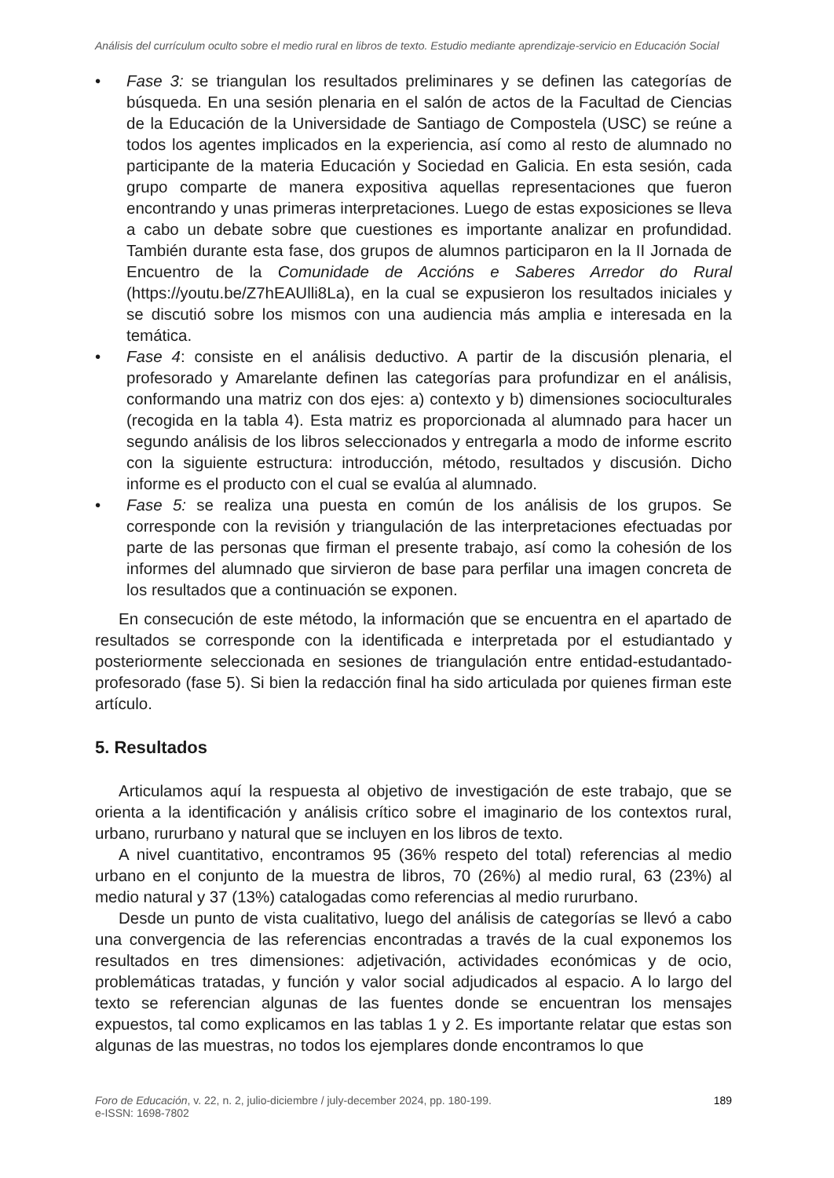Análisis del currículum oculto sobre el medio rural en libros de texto. Estudio mediante aprendizaje-servicio en Educación Social
• Fase 3: se triangulan los resultados preliminares y se definen las categorías de búsqueda. En una sesión plenaria en el salón de actos de la Facultad de Ciencias de la Educación de la Universidade de Santiago de Compostela (USC) se reúne a todos los agentes implicados en la experiencia, así como al resto de alumnado no participante de la materia Educación y Sociedad en Galicia. En esta sesión, cada grupo comparte de manera expositiva aquellas representaciones que fueron encontrando y unas primeras interpretaciones. Luego de estas exposiciones se lleva a cabo un debate sobre que cuestiones es importante analizar en profundidad. También durante esta fase, dos grupos de alumnos participaron en la II Jornada de Encuentro de la Comunidade de Accións e Saberes Arredor do Rural (https://youtu.be/Z7hEAUlli8La), en la cual se expusieron los resultados iniciales y se discutió sobre los mismos con una audiencia más amplia e interesada en la temática.
• Fase 4: consiste en el análisis deductivo. A partir de la discusión plenaria, el profesorado y Amarelante definen las categorías para profundizar en el análisis, conformando una matriz con dos ejes: a) contexto y b) dimensiones socioculturales (recogida en la tabla 4). Esta matriz es proporcionada al alumnado para hacer un segundo análisis de los libros seleccionados y entregarla a modo de informe escrito con la siguiente estructura: introducción, método, resultados y discusión. Dicho informe es el producto con el cual se evalúa al alumnado.
• Fase 5: se realiza una puesta en común de los análisis de los grupos. Se corresponde con la revisión y triangulación de las interpretaciones efectuadas por parte de las personas que firman el presente trabajo, así como la cohesión de los informes del alumnado que sirvieron de base para perfilar una imagen concreta de los resultados que a continuación se exponen.
En consecución de este método, la información que se encuentra en el apartado de resultados se corresponde con la identificada e interpretada por el estudiantado y posteriormente seleccionada en sesiones de triangulación entre entidad-estudantado-profesorado (fase 5). Si bien la redacción final ha sido articulada por quienes firman este artículo.
5. Resultados
Articulamos aquí la respuesta al objetivo de investigación de este trabajo, que se orienta a la identificación y análisis crítico sobre el imaginario de los contextos rural, urbano, rururbano y natural que se incluyen en los libros de texto.
A nivel cuantitativo, encontramos 95 (36% respeto del total) referencias al medio urbano en el conjunto de la muestra de libros, 70 (26%) al medio rural, 63 (23%) al medio natural y 37 (13%) catalogadas como referencias al medio rururbano.
Desde un punto de vista cualitativo, luego del análisis de categorías se llevó a cabo una convergencia de las referencias encontradas a través de la cual exponemos los resultados en tres dimensiones: adjetivación, actividades económicas y de ocio, problemáticas tratadas, y función y valor social adjudicados al espacio. A lo largo del texto se referencian algunas de las fuentes donde se encuentran los mensajes expuestos, tal como explicamos en las tablas 1 y 2. Es importante relatar que estas son algunas de las muestras, no todos los ejemplares donde encontramos lo que
Foro de Educación, v. 22, n. 2, julio-diciembre / july-december 2024, pp. 180-199.
e-ISSN: 1698-7802
189